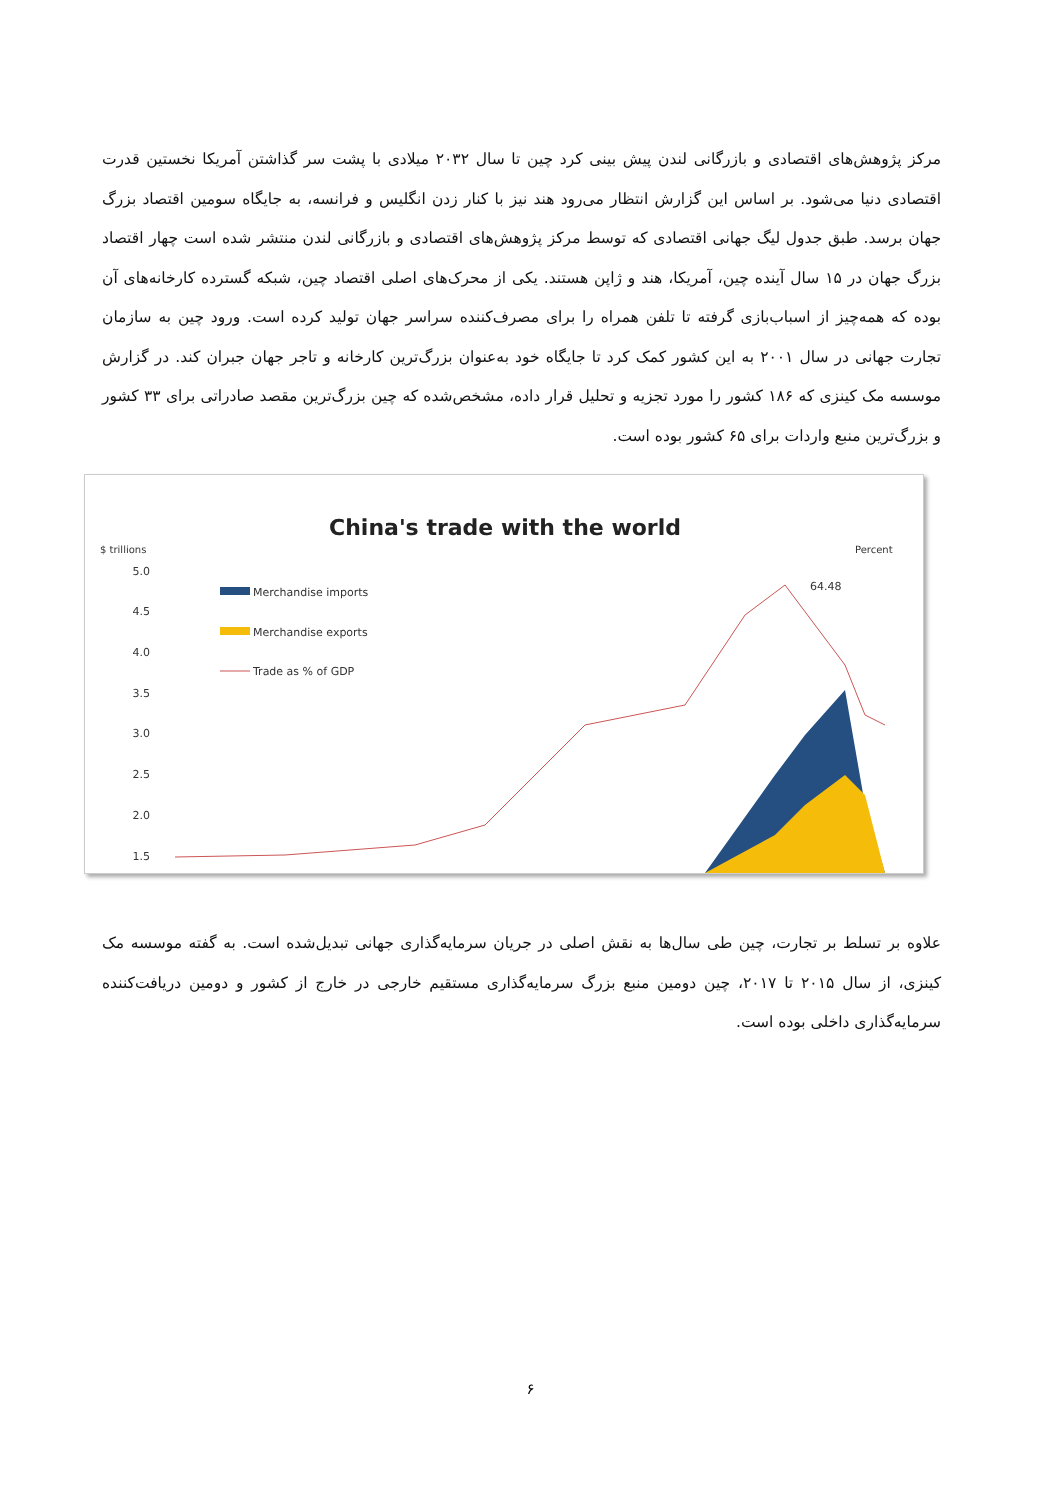مرکز پژوهش‌های اقتصادی و بازرگانی لندن پیش بینی کرد چین تا سال ۲۰۳۲ میلادی با پشت سر گذاشتن آمریکا نخستین قدرت اقتصادی دنیا می‌شود. بر اساس این گزارش انتظار می‌رود هند نیز با کنار زدن انگلیس و فرانسه، به جایگاه سومین اقتصاد بزرگ جهان برسد. طبق جدول لیگ جهانی اقتصادی که توسط مرکز پژوهش‌های اقتصادی و بازرگانی لندن منتشر شده است چهار اقتصاد بزرگ جهان در ۱۵ سال آینده چین، آمریکا، هند و ژاپن هستند. یکی از محرک‌های اصلی اقتصاد چین، شبکه گسترده کارخانه‌های آن بوده که همه‌چیز از اسباب‌بازی گرفته تا تلفن همراه را برای مصرف‌کننده سراسر جهان تولید کرده است. ورود چین به سازمان تجارت جهانی در سال ۲۰۰۱ به این کشور کمک کرد تا جایگاه خود به‌عنوان بزرگ‌ترین کارخانه و تاجر جهان جبران کند. در گزارش موسسه مک کینزی که ۱۸۶ کشور را مورد تجزیه و تحلیل قرار داده، مشخص‌شده که چین بزرگ‌ترین مقصد صادراتی برای ۳۳ کشور و بزرگ‌ترین منبع واردات برای ۶۵ کشور بوده است.
China's trade with the world
$ trillions
Percent
5.0
4.5
4.0
3.5
3.0
2.5
2.0
1.5
Merchandise imports
Merchandise exports
Trade as % of GDP
64.48
علاوه بر تسلط بر تجارت، چین طی سال‌ها به نقش اصلی در جریان سرمایه‌گذاری جهانی تبدیل‌شده است. به گفته موسسه مک کینزی، از سال ۲۰۱۵ تا ۲۰۱۷، چین دومین منبع بزرگ سرمایه‌گذاری مستقیم خارجی در خارج از کشور و دومین دریافت‌کننده سرمایه‌گذاری داخلی بوده است.
۶